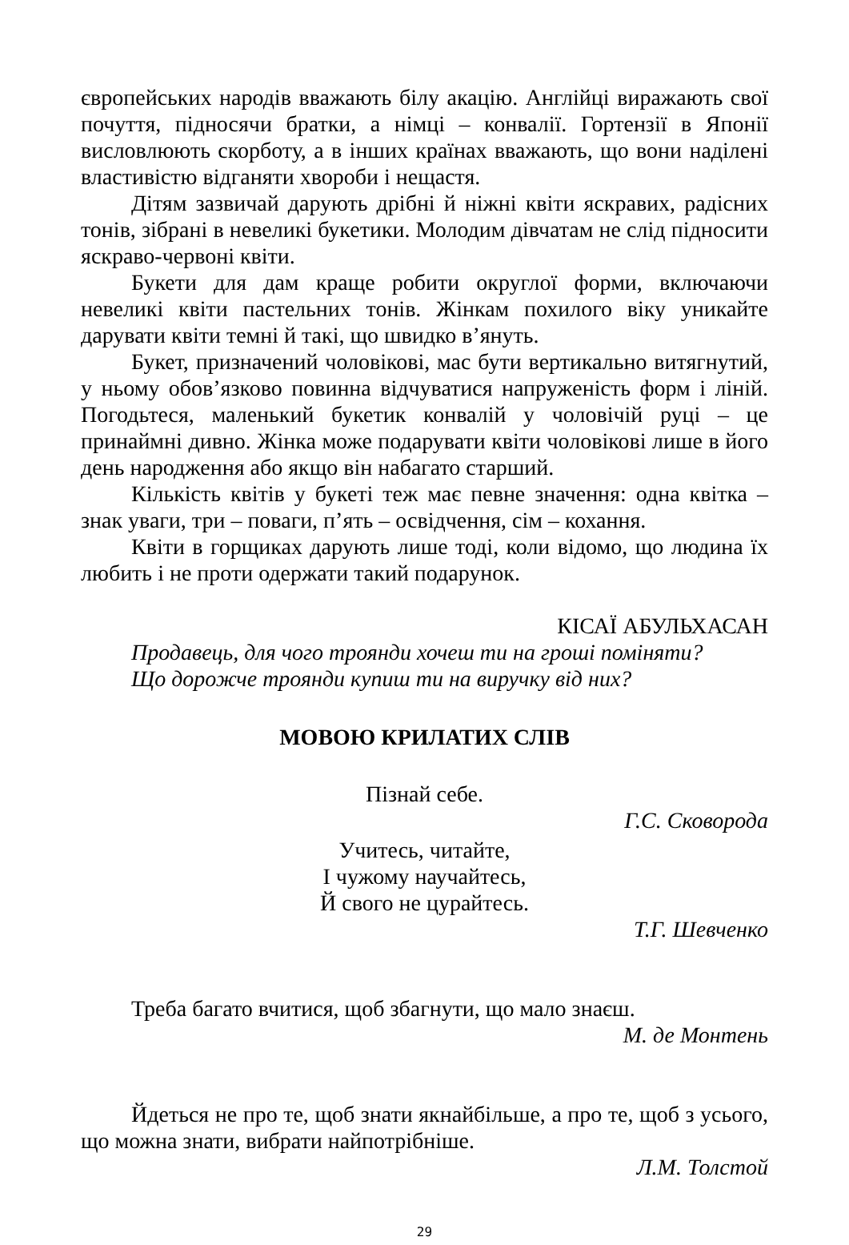європейських народів вважають білу акацію. Англійці виражають свої почуття, підносячи братки, а німці – конвалії. Гортензії в Японії висловлюють скорботу, а в інших країнах вважають, що вони наділені властивістю відганяти хвороби і нещастя.
Дітям зазвичай дарують дрібні й ніжні квіти яскравих, радісних тонів, зібрані в невеликі букетики. Молодим дівчатам не слід підносити яскраво-червоні квіти.
Букети для дам краще робити округлої форми, включаючи невеликі квіти пастельних тонів. Жінкам похилого віку уникайте дарувати квіти темні й такі, що швидко в’януть.
Букет, призначений чоловікові, мас бути вертикально витягнутий, у ньому обов’язково повинна відчуватися напруженість форм і ліній. Погодьтеся, маленький букетик конвалій у чоловічій руці – це принаймні дивно. Жінка може подарувати квіти чоловікові лише в його день народження або якщо він набагато старший.
Кількість квітів у букеті теж має певне значення: одна квітка – знак уваги, три – поваги, п’ять – освідчення, сім – кохання.
Квіти в горщиках дарують лише тоді, коли відомо, що людина їх любить і не проти одержати такий подарунок.
КІСАЇ АБУЛЬХАСАН
Продавець, для чого троянди хочеш ти на гроші поміняти?
Що дорожче троянди купиш ти на виручку від них?
МОВОЮ КРИЛАТИХ СЛІВ
Пізнай себе.
Г.С. Сковорода
Учитесь, читайте,
І чужому научайтесь,
Й свого не цурайтесь.
Т.Г. Шевченко
Треба багато вчитися, щоб збагнути, що мало знаєш.
М. де Монтень
Йдеться не про те, щоб знати якнайбільше, а про те, щоб з усього, що можна знати, вибрати найпотрібніше.
Л.М. Толстой
29